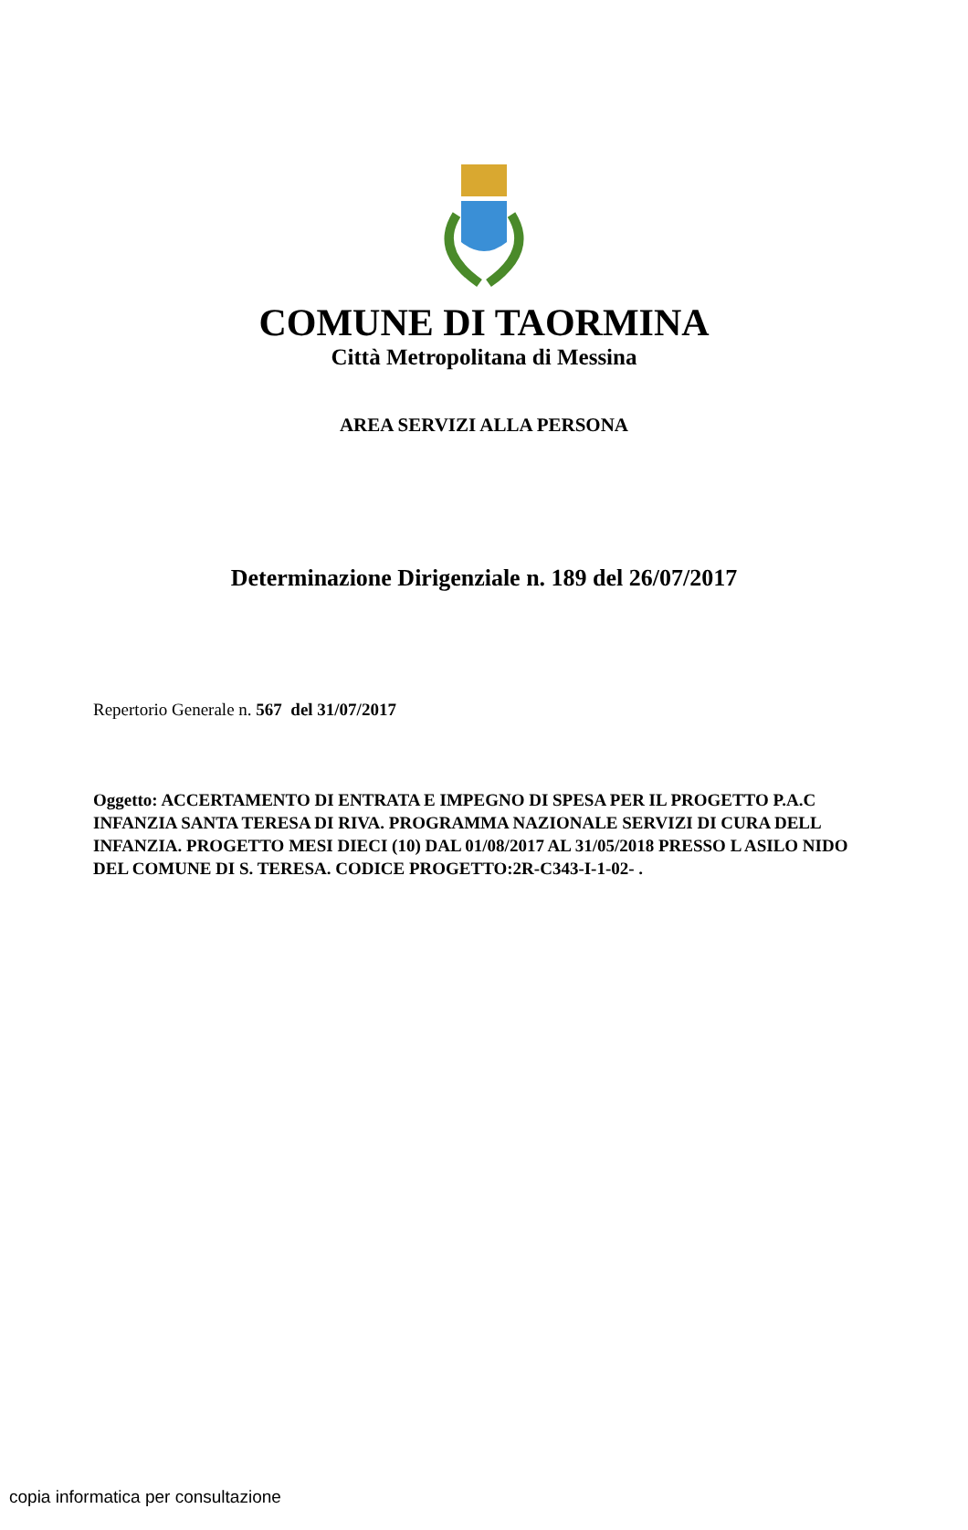COMUNE DI TAORMINA
Città Metropolitana di Messina
AREA SERVIZI ALLA PERSONA
Determinazione Dirigenziale n. 189 del 26/07/2017
Repertorio Generale n. 567 del 31/07/2017
Oggetto: ACCERTAMENTO DI ENTRATA E IMPEGNO DI SPESA PER IL PROGETTO P.A.C INFANZIA SANTA TERESA DI RIVA. PROGRAMMA NAZIONALE SERVIZI DI CURA DELL INFANZIA. PROGETTO MESI DIECI (10) DAL 01/08/2017 AL 31/05/2018 PRESSO L ASILO NIDO DEL COMUNE DI S. TERESA. CODICE PROGETTO:2R-C343-I-1-02- .
copia informatica per consultazione